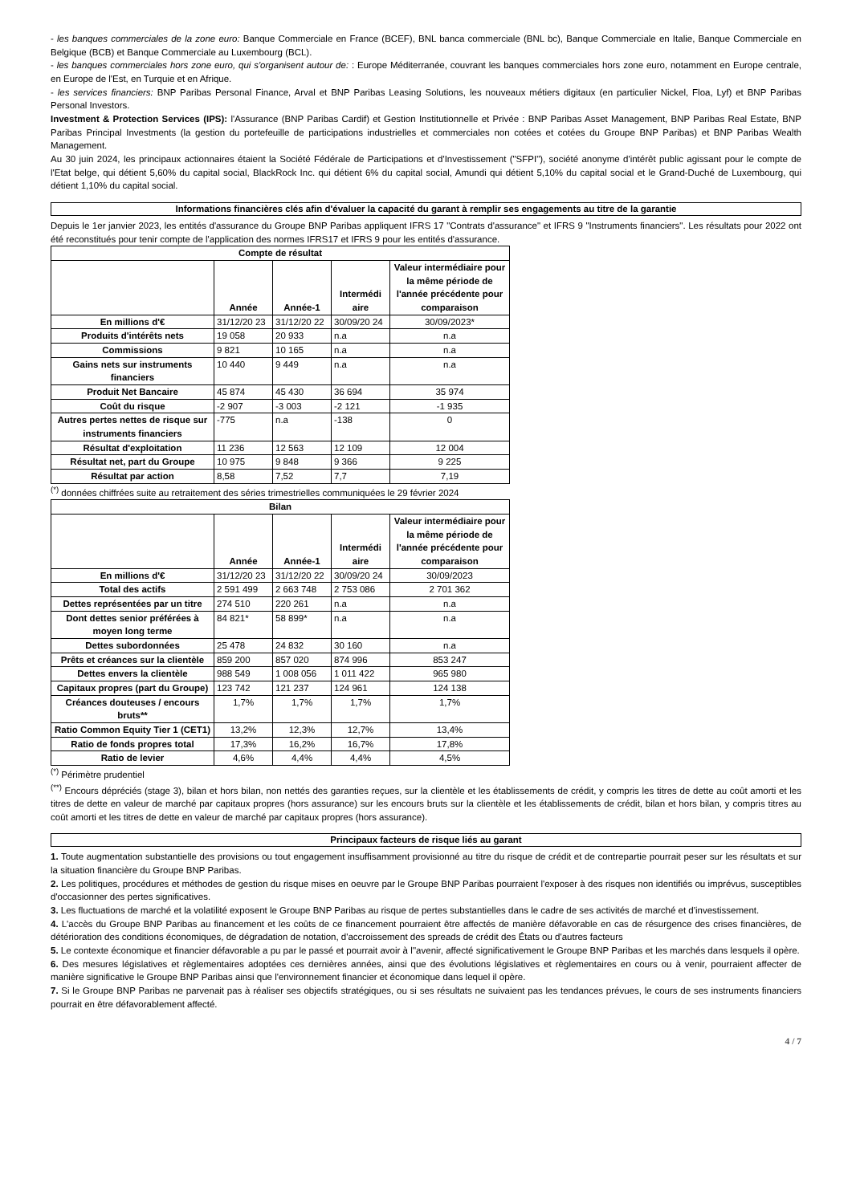- les banques commerciales de la zone euro: Banque Commerciale en France (BCEF), BNL banca commerciale (BNL bc), Banque Commerciale en Italie, Banque Commerciale en Belgique (BCB) et Banque Commerciale au Luxembourg (BCL).
- les banques commerciales hors zone euro, qui s'organisent autour de: : Europe Méditerranée, couvrant les banques commerciales hors zone euro, notamment en Europe centrale, en Europe de l'Est, en Turquie et en Afrique.
- les services financiers: BNP Paribas Personal Finance, Arval et BNP Paribas Leasing Solutions, les nouveaux métiers digitaux (en particulier Nickel, Floa, Lyf) et BNP Paribas Personal Investors.
Investment & Protection Services (IPS): l'Assurance (BNP Paribas Cardif) et Gestion Institutionnelle et Privée : BNP Paribas Asset Management, BNP Paribas Real Estate, BNP Paribas Principal Investments (la gestion du portefeuille de participations industrielles et commerciales non cotées et cotées du Groupe BNP Paribas) et BNP Paribas Wealth Management.
Au 30 juin 2024, les principaux actionnaires étaient la Société Fédérale de Participations et d'Investissement ("SFPI"), société anonyme d'intérêt public agissant pour le compte de l'Etat belge, qui détient 5,60% du capital social, BlackRock Inc. qui détient 6% du capital social, Amundi qui détient 5,10% du capital social et le Grand-Duché de Luxembourg, qui détient 1,10% du capital social.
Informations financières clés afin d'évaluer la capacité du garant à remplir ses engagements au titre de la garantie
Depuis le 1er janvier 2023, les entités d'assurance du Groupe BNP Paribas appliquent IFRS 17 "Contrats d'assurance" et IFRS 9 "Instruments financiers". Les résultats pour 2022 ont été reconstitués pour tenir compte de l'application des normes IFRS17 et IFRS 9 pour les entités d'assurance.
| Compte de résultat | | | | |
| --- | --- | --- | --- | --- |
| | Année | Année-1 | Intermédi aire | Valeur intermédiaire pour la même période de l'année précédente pour comparaison |
| En millions d'€ | 31/12/20 23 | 31/12/20 22 | 30/09/20 24 | 30/09/2023* |
| Produits d'intérêts nets | 19 058 | 20 933 | n.a | n.a |
| Commissions | 9 821 | 10 165 | n.a | n.a |
| Gains nets sur instruments financiers | 10 440 | 9 449 | n.a | n.a |
| Produit Net Bancaire | 45 874 | 45 430 | 36 694 | 35 974 |
| Coût du risque | -2 907 | -3 003 | -2 121 | -1 935 |
| Autres pertes nettes de risque sur instruments financiers | -775 | n.a | -138 | 0 |
| Résultat d'exploitation | 11 236 | 12 563 | 12 109 | 12 004 |
| Résultat net, part du Groupe | 10 975 | 9 848 | 9 366 | 9 225 |
| Résultat par action | 8,58 | 7,52 | 7,7 | 7,19 |
<sup>(*)</sup> données chiffrées suite au retraitement des séries trimestrielles communiquées le 29 février 2024
| Bilan | | | | |
| --- | --- | --- | --- | --- |
| | Année | Année-1 | Intermédi aire | Valeur intermédiaire pour la même période de l'année précédente pour comparaison |
| En millions d'€ | 31/12/20 23 | 31/12/20 22 | 30/09/20 24 | 30/09/2023 |
| Total des actifs | 2 591 499 | 2 663 748 | 2 753 086 | 2 701 362 |
| Dettes représentées par un titre | 274 510 | 220 261 | n.a | n.a |
| Dont dettes senior préférées à moyen long terme | 84 821* | 58 899* | n.a | n.a |
| Dettes subordonnées | 25 478 | 24 832 | 30 160 | n.a |
| Prêts et créances sur la clientèle | 859 200 | 857 020 | 874 996 | 853 247 |
| Dettes envers la clientèle | 988 549 | 1 008 056 | 1 011 422 | 965 980 |
| Capitaux propres (part du Groupe) | 123 742 | 121 237 | 124 961 | 124 138 |
| Créances douteuses / encours bruts** | 1,7% | 1,7% | 1,7% | 1,7% |
| Ratio Common Equity Tier 1 (CET1) | 13,2% | 12,3% | 12,7% | 13,4% |
| Ratio de fonds propres total | 17,3% | 16,2% | 16,7% | 17,8% |
| Ratio de levier | 4,6% | 4,4% | 4,4% | 4,5% |
<sup>(*)</sup> Périmètre prudentiel
<sup>(**)</sup> Encours dépréciés (stage 3), bilan et hors bilan, non nettés des garanties reçues, sur la clientèle et les établissements de crédit, y compris les titres de dette au coût amorti et les titres de dette en valeur de marché par capitaux propres (hors assurance) sur les encours bruts sur la clientèle et les établissements de crédit, bilan et hors bilan, y compris titres au coût amorti et les titres de dette en valeur de marché par capitaux propres (hors assurance).
Principaux facteurs de risque liés au garant
1. Toute augmentation substantielle des provisions ou tout engagement insuffisamment provisionné au titre du risque de crédit et de contrepartie pourrait peser sur les résultats et sur la situation financière du Groupe BNP Paribas.
2. Les politiques, procédures et méthodes de gestion du risque mises en oeuvre par le Groupe BNP Paribas pourraient l'exposer à des risques non identifiés ou imprévus, susceptibles d'occasionner des pertes significatives.
3. Les fluctuations de marché et la volatilité exposent le Groupe BNP Paribas au risque de pertes substantielles dans le cadre de ses activités de marché et d'investissement.
4. L'accès du Groupe BNP Paribas au financement et les coûts de ce financement pourraient être affectés de manière défavorable en cas de résurgence des crises financières, de détérioration des conditions économiques, de dégradation de notation, d'accroissement des spreads de crédit des États ou d'autres facteurs
5. Le contexte économique et financier défavorable a pu par le passé et pourrait avoir à l''avenir, affecté significativement le Groupe BNP Paribas et les marchés dans lesquels il opère.
6. Des mesures législatives et règlementaires adoptées ces dernières années, ainsi que des évolutions législatives et règlementaires en cours ou à venir, pourraient affecter de manière significative le Groupe BNP Paribas ainsi que l'environnement financier et économique dans lequel il opère.
7. Si le Groupe BNP Paribas ne parvenait pas à réaliser ses objectifs stratégiques, ou si ses résultats ne suivaient pas les tendances prévues, le cours de ses instruments financiers pourrait en être défavorablement affecté.
4 / 7